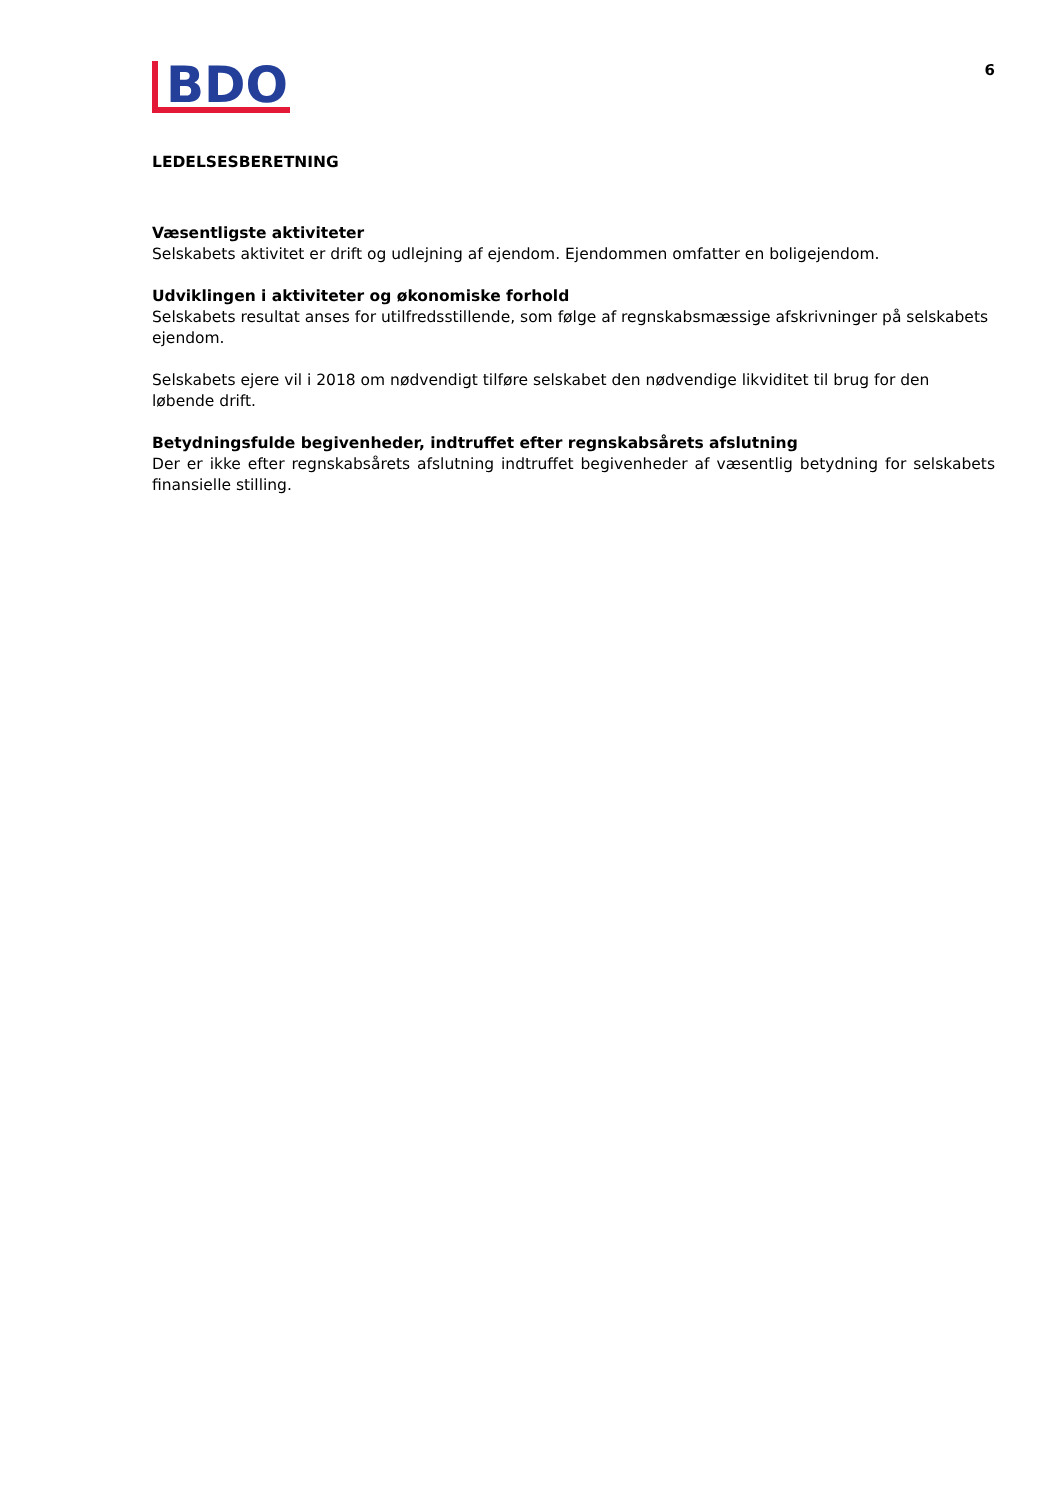BDO
6
LEDELSESBERETNING
Væsentligste aktiviteter
Selskabets aktivitet er drift og udlejning af ejendom. Ejendommen omfatter en boligejendom.
Udviklingen i aktiviteter og økonomiske forhold
Selskabets resultat anses for utilfredsstillende, som følge af regnskabsmæssige afskrivninger på selskabets ejendom.
Selskabets ejere vil i 2018 om nødvendigt tilføre selskabet den nødvendige likviditet til brug for den løbende drift.
Betydningsfulde begivenheder, indtruffet efter regnskabsårets afslutning
Der er ikke efter regnskabsårets afslutning indtruffet begivenheder af væsentlig betydning for selskabets finansielle stilling.